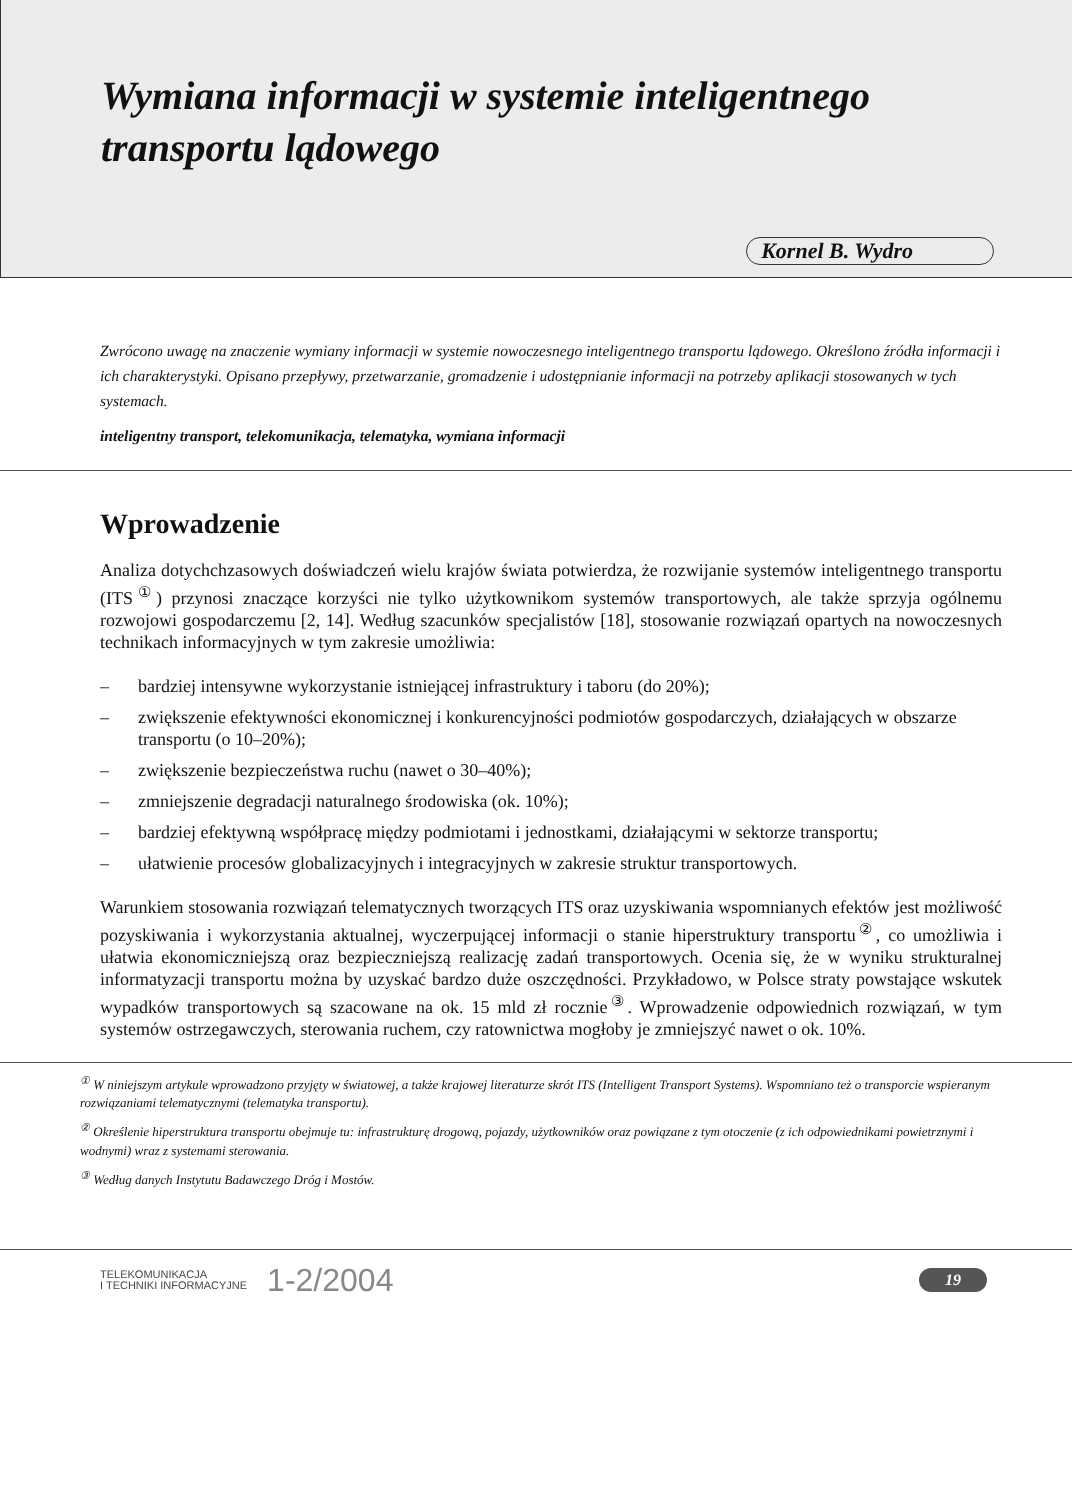Wymiana informacji w systemie inteligentnego
transportu lądowego
Kornel B. Wydro
Zwrócono uwagę na znaczenie wymiany informacji w systemie nowoczesnego inteligentnego transportu lądowego. Określono źródła informacji i ich charakterystyki. Opisano przepływy, przetwarzanie, gromadzenie i udostępnianie informacji na potrzeby aplikacji stosowanych w tych systemach.
inteligentny transport, telekomunikacja, telematyka, wymiana informacji
Wprowadzenie
Analiza dotychchzasowych doświadczeń wielu krajów świata potwierdza, że rozwijanie systemów inteligentnego transportu (ITS<sup>①</sup>) przynosi znaczące korzyści nie tylko użytkownikom systemów transportowych, ale także sprzyja ogólnemu rozwojowi gospodarczemu [2, 14]. Według szacunków specjalistów [18], stosowanie rozwiązań opartych na nowoczesnych technikach informacyjnych w tym zakresie umożliwia:
– bardziej intensywne wykorzystanie istniejącej infrastruktury i taboru (do 20%);
– zwiększenie efektywności ekonomicznej i konkurencyjności podmiotów gospodarczych, działających w obszarze transportu (o 10–20%);
– zwiększenie bezpieczeństwa ruchu (nawet o 30–40%);
– zmniejszenie degradacji naturalnego środowiska (ok. 10%);
– bardziej efektywną współpracę między podmiotami i jednostkami, działającymi w sektorze transportu;
– ułatwienie procesów globalizacyjnych i integracyjnych w zakresie struktur transportowych.
Warunkiem stosowania rozwiązań telematycznych tworzących ITS oraz uzyskiwania wspomnianych efektów jest możliwość pozyskiwania i wykorzystania aktualnej, wyczerpującej informacji o stanie hiperstruktury transportu<sup>②</sup>, co umożliwia i ułatwia ekonomiczniejszą oraz bezpieczniejszą realizację zadań transportowych. Ocenia się, że w wyniku strukturalnej informatyzacji transportu można by uzyskać bardzo duże oszczędności. Przykładowo, w Polsce straty powstające wskutek wypadków transportowych są szacowane na ok. 15 mld zł rocznie<sup>③</sup>. Wprowadzenie odpowiednich rozwiązań, w tym systemów ostrzegawczych, sterowania ruchem, czy ratownictwa mogłoby je zmniejszyć nawet o ok. 10%.
<sup>①</sup> W niniejszym artykule wprowadzono przyjęty w światowej, a także krajowej literaturze skrót ITS (Intelligent Transport Systems). Wspomniano też o transporcie wspieranym rozwiązaniami telematycznymi (telematyka transportu).
<sup>②</sup> Określenie hiperstruktura transportu obejmuje tu: infrastrukturę drogową, pojazdy, użytkowników oraz powiązane z tym otoczenie (z ich odpowiednikami powietrznymi i wodnymi) wraz z systemami sterowania.
<sup>③</sup> Według danych Instytutu Badawczego Dróg i Mostów.
TELEKOMUNIKACJA
I TECHNIKI INFORMACYJNE
1-2/2004
19